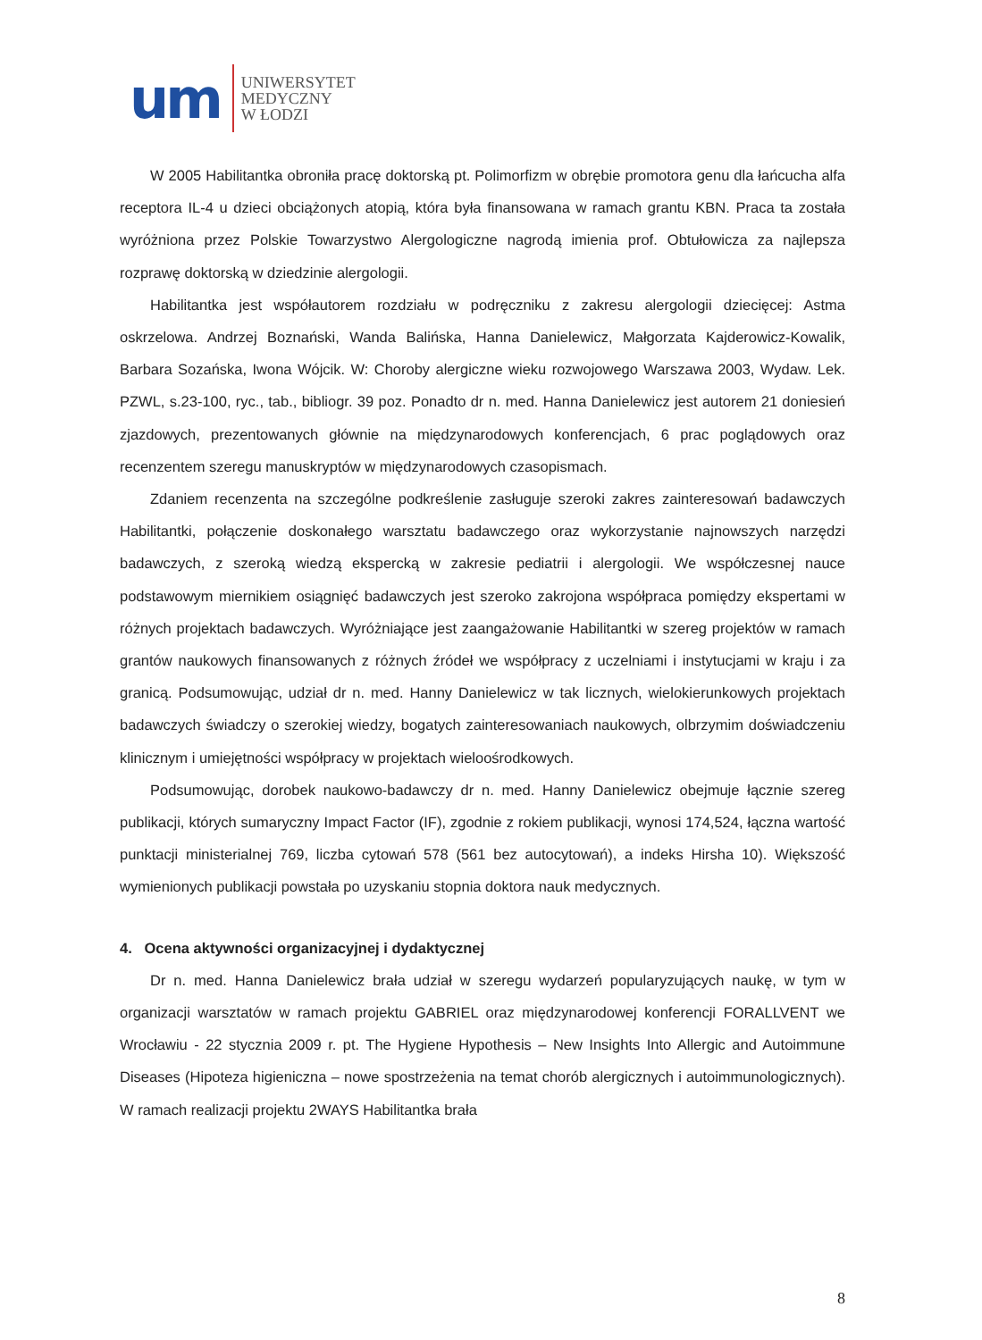um
UNIWERSYTET
MEDYCZNY
W ŁODZI
W 2005 Habilitantka obroniła pracę doktorską pt. Polimorfizm w obrębie promotora genu dla łańcucha alfa receptora IL-4 u dzieci obciążonych atopią, która była finansowana w ramach grantu KBN. Praca ta została wyróżniona przez Polskie Towarzystwo Alergologiczne nagrodą imienia prof. Obtułowicza za najlepsza rozprawę doktorską w dziedzinie alergologii.
Habilitantka jest współautorem rozdziału w podręczniku z zakresu alergologii dziecięcej: Astma oskrzelowa. Andrzej Boznański, Wanda Balińska, Hanna Danielewicz, Małgorzata Kajderowicz-Kowalik, Barbara Sozańska, Iwona Wójcik. W: Choroby alergiczne wieku rozwojowego Warszawa 2003, Wydaw. Lek. PZWL, s.23-100, ryc., tab., bibliogr. 39 poz. Ponadto dr n. med. Hanna Danielewicz jest autorem 21 doniesień zjazdowych, prezentowanych głównie na międzynarodowych konferencjach, 6 prac poglądowych oraz recenzentem szeregu manuskryptów w międzynarodowych czasopismach.
Zdaniem recenzenta na szczególne podkreślenie zasługuje szeroki zakres zainteresowań badawczych Habilitantki, połączenie doskonałego warsztatu badawczego oraz wykorzystanie najnowszych narzędzi badawczych, z szeroką wiedzą ekspercką w zakresie pediatrii i alergologii. We współczesnej nauce podstawowym miernikiem osiągnięć badawczych jest szeroko zakrojona współpraca pomiędzy ekspertami w różnych projektach badawczych. Wyróżniające jest zaangażowanie Habilitantki w szereg projektów w ramach grantów naukowych finansowanych z różnych źródeł we współpracy z uczelniami i instytucjami w kraju i za granicą. Podsumowując, udział dr n. med. Hanny Danielewicz w tak licznych, wielokierunkowych projektach badawczych świadczy o szerokiej wiedzy, bogatych zainteresowaniach naukowych, olbrzymim doświadczeniu klinicznym i umiejętności współpracy w projektach wieloośrodkowych.
Podsumowując, dorobek naukowo-badawczy dr n. med. Hanny Danielewicz obejmuje łącznie szereg publikacji, których sumaryczny Impact Factor (IF), zgodnie z rokiem publikacji, wynosi 174,524, łączna wartość punktacji ministerialnej 769, liczba cytowań 578 (561 bez autocytowań), a indeks Hirsha 10). Większość wymienionych publikacji powstała po uzyskaniu stopnia doktora nauk medycznych.
4. Ocena aktywności organizacyjnej i dydaktycznej
Dr n. med. Hanna Danielewicz brała udział w szeregu wydarzeń popularyzujących naukę, w tym w organizacji warsztatów w ramach projektu GABRIEL oraz międzynarodowej konferencji FORALLVENT we Wrocławiu - 22 stycznia 2009 r. pt. The Hygiene Hypothesis – New Insights Into Allergic and Autoimmune Diseases (Hipoteza higieniczna – nowe spostrzeżenia na temat chorób alergicznych i autoimmunologicznych). W ramach realizacji projektu 2WAYS Habilitantka brała
8